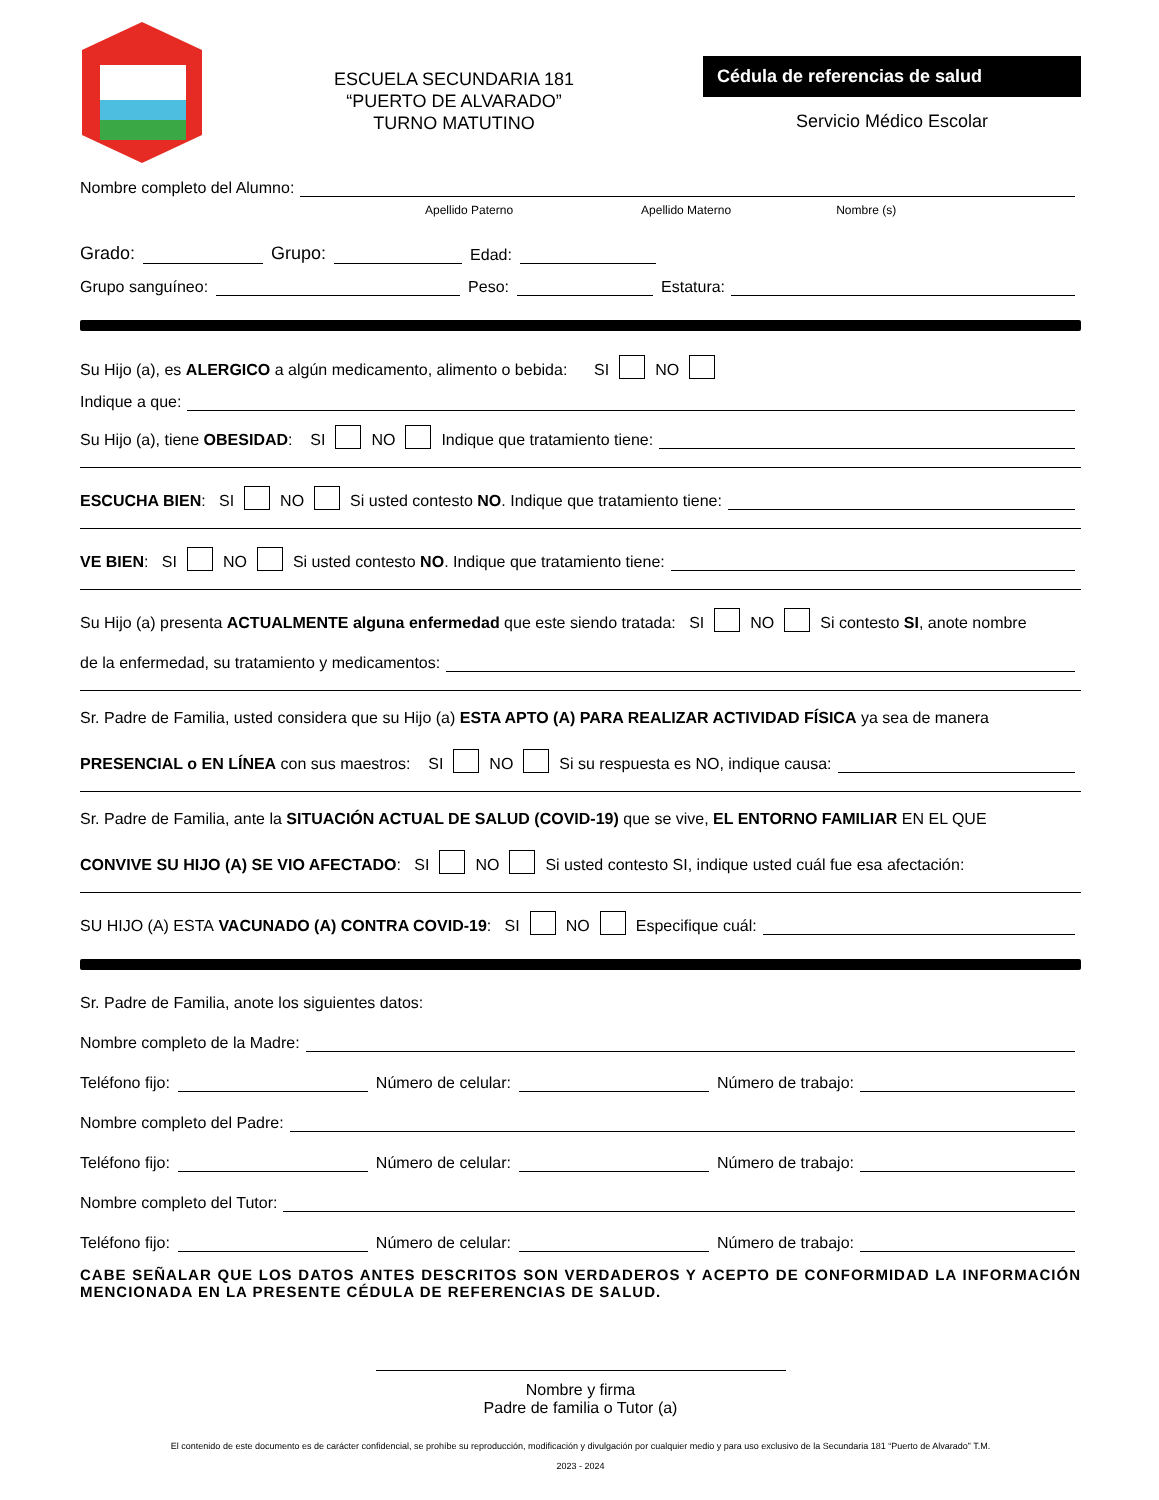ESCUELA SECUNDARIA 181
“PUERTO DE ALVARADO”
TURNO MATUTINO
Cédula de referencias de salud
Servicio Médico Escolar
Nombre completo del Alumno:
Apellido Paterno Apellido Materno Nombre (s)
Grado: Grupo: Edad:
Grupo sanguíneo: Peso: Estatura:
Su Hijo (a), es ALERGICO a algún medicamento, alimento o bebida: SI NO
Indique a que:
Su Hijo (a), tiene OBESIDAD: SI NO Indique que tratamiento tiene:
ESCUCHA BIEN: SI NO Si usted contesto NO. Indique que tratamiento tiene:
VE BIEN: SI NO Si usted contesto NO. Indique que tratamiento tiene:
Su Hijo (a) presenta ACTUALMENTE alguna enfermedad que este siendo tratada: SI NO Si contesto SI, anote nombre
de la enfermedad, su tratamiento y medicamentos:
Sr. Padre de Familia, usted considera que su Hijo (a) ESTA APTO (A) PARA REALIZAR ACTIVIDAD FÍSICA ya sea de manera
PRESENCIAL o EN LÍNEA con sus maestros: SI NO Si su respuesta es NO, indique causa:
Sr. Padre de Familia, ante la SITUACIÓN ACTUAL DE SALUD (COVID-19) que se vive, EL ENTORNO FAMILIAR EN EL QUE
CONVIVE SU HIJO (A) SE VIO AFECTADO: SI NO Si usted contesto SI, indique usted cuál fue esa afectación:
SU HIJO (A) ESTA VACUNADO (A) CONTRA COVID-19: SI NO Especifique cuál:
Sr. Padre de Familia, anote los siguientes datos:
Nombre completo de la Madre:
Teléfono fijo: Número de celular: Número de trabajo:
Nombre completo del Padre:
Teléfono fijo: Número de celular: Número de trabajo:
Nombre completo del Tutor:
Teléfono fijo: Número de celular: Número de trabajo:
CABE SEÑALAR QUE LOS DATOS ANTES DESCRITOS SON VERDADEROS Y ACEPTO DE CONFORMIDAD LA INFORMACIÓN MENCIONADA EN LA PRESENTE CÉDULA DE REFERENCIAS DE SALUD.
Nombre y firma
Padre de familia o Tutor (a)
El contenido de este documento es de carácter confidencial, se prohíbe su reproducción, modificación y divulgación por cualquier medio y para uso exclusivo de la Secundaria 181 “Puerto de Alvarado” T.M.
2023 - 2024